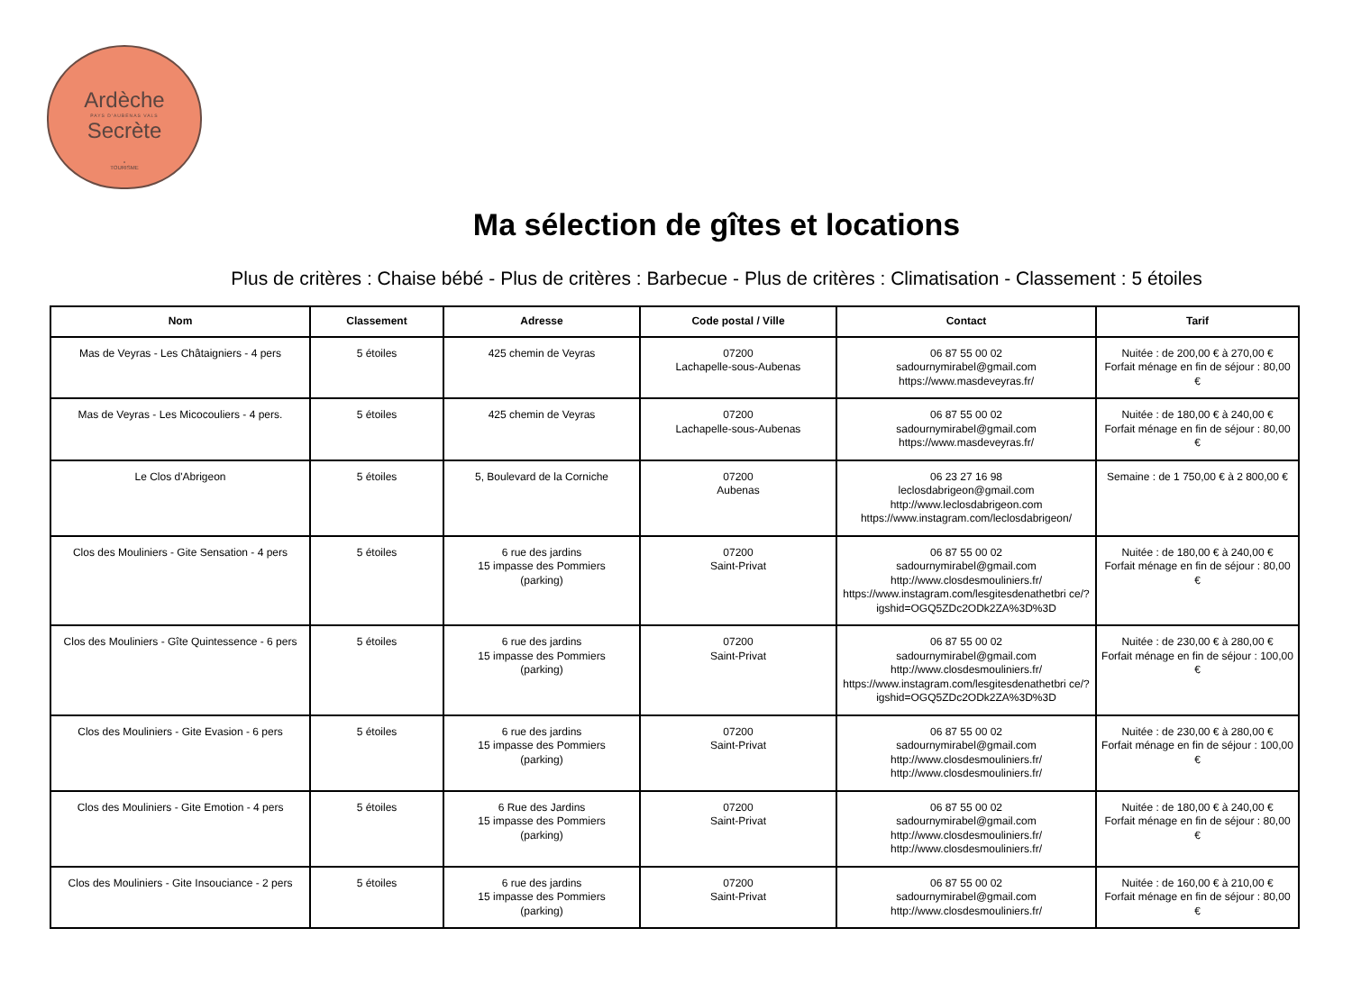Ardèche
PAYS D'AUBENAS VALS
Secrète
•
TOURISME
Ma sélection de gîtes et locations
Plus de critères : Chaise bébé - Plus de critères : Barbecue - Plus de critères : Climatisation - Classement : 5 étoiles
| Nom | Classement | Adresse | Code postal / Ville | Contact | Tarif |
| --- | --- | --- | --- | --- | --- |
| Mas de Veyras - Les Châtaigniers - 4 pers | 5 étoiles | 425 chemin de Veyras | 07200 Lachapelle-sous-Aubenas | 06 87 55 00 02 sadournymirabel@gmail.com https://www.masdeveyras.fr/ | Nuitée : de 200,00 € à 270,00 € Forfait ménage en fin de séjour : 80,00 € |
| Mas de Veyras - Les Micocouliers - 4 pers. | 5 étoiles | 425 chemin de Veyras | 07200 Lachapelle-sous-Aubenas | 06 87 55 00 02 sadournymirabel@gmail.com https://www.masdeveyras.fr/ | Nuitée : de 180,00 € à 240,00 € Forfait ménage en fin de séjour : 80,00 € |
| Le Clos d'Abrigeon | 5 étoiles | 5, Boulevard de la Corniche | 07200 Aubenas | 06 23 27 16 98 leclosdabrigeon@gmail.com http://www.leclosdabrigeon.com https://www.instagram.com/leclosdabrigeon/ | Semaine : de 1 750,00 € à 2 800,00 € |
| Clos des Mouliniers - Gite Sensation - 4 pers | 5 étoiles | 6 rue des jardins 15 impasse des Pommiers (parking) | 07200 Saint-Privat | 06 87 55 00 02 sadournymirabel@gmail.com http://www.closdesmouliniers.fr/ https://www.instagram.com/lesgitesdenathetbri ce/?igshid=OGQ5ZDc2ODk2ZA%3D%3D | Nuitée : de 180,00 € à 240,00 € Forfait ménage en fin de séjour : 80,00 € |
| Clos des Mouliniers - Gîte Quintessence - 6 pers | 5 étoiles | 6 rue des jardins 15 impasse des Pommiers (parking) | 07200 Saint-Privat | 06 87 55 00 02 sadournymirabel@gmail.com http://www.closdesmouliniers.fr/ https://www.instagram.com/lesgitesdenathetbri ce/?igshid=OGQ5ZDc2ODk2ZA%3D%3D | Nuitée : de 230,00 € à 280,00 € Forfait ménage en fin de séjour : 100,00 € |
| Clos des Mouliniers - Gite Evasion - 6 pers | 5 étoiles | 6 rue des jardins 15 impasse des Pommiers (parking) | 07200 Saint-Privat | 06 87 55 00 02 sadournymirabel@gmail.com http://www.closdesmouliniers.fr/ http://www.closdesmouliniers.fr/ | Nuitée : de 230,00 € à 280,00 € Forfait ménage en fin de séjour : 100,00 € |
| Clos des Mouliniers - Gite Emotion - 4 pers | 5 étoiles | 6 Rue des Jardins 15 impasse des Pommiers (parking) | 07200 Saint-Privat | 06 87 55 00 02 sadournymirabel@gmail.com http://www.closdesmouliniers.fr/ http://www.closdesmouliniers.fr/ | Nuitée : de 180,00 € à 240,00 € Forfait ménage en fin de séjour : 80,00 € |
| Clos des Mouliniers - Gite Insouciance - 2 pers | 5 étoiles | 6 rue des jardins 15 impasse des Pommiers (parking) | 07200 Saint-Privat | 06 87 55 00 02 sadournymirabel@gmail.com http://www.closdesmouliniers.fr/ | Nuitée : de 160,00 € à 210,00 € Forfait ménage en fin de séjour : 80,00 € |